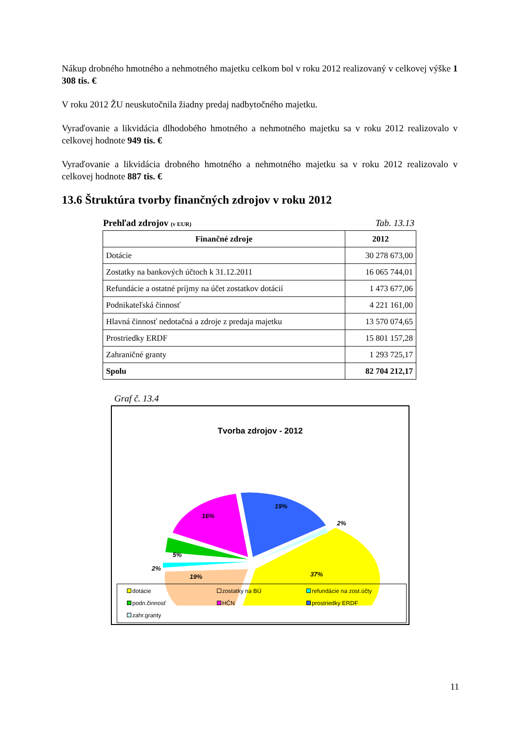Nákup drobného hmotného a nehmotného majetku celkom bol v roku 2012 realizovaný v celkovej výške 1 308 tis. €
V roku 2012 ŽU neuskutočnila žiadny predaj nadbytočného majetku.
Vyraďovanie a likvidácia dlhodobého hmotného a nehmotného majetku sa v roku 2012 realizovalo v celkovej hodnote 949 tis. €
Vyraďovanie a likvidácia drobného hmotného a nehmotného majetku sa v roku 2012 realizovalo v celkovej hodnote 887 tis. €
13.6 Štruktúra tvorby finančných zdrojov v roku 2012
Prehľad zdrojov (v EUR) Tab. 13.13
| Finančné zdroje | 2012 |
| --- | --- |
| Dotácie | 30 278 673,00 |
| Zostatky na bankových účtoch k 31.12.2011 | 16 065 744,01 |
| Refundácie a ostatné príjmy na účet zostatkov dotácií | 1 473 677,06 |
| Podnikateľská činnosť | 4 221 161,00 |
| Hlavná činnosť nedotačná a zdroje z predaja majetku | 13 570 074,65 |
| Prostriedky ERDF | 15 801 157,28 |
| Zahraničné granty | 1 293 725,17 |
| Spolu | 82 704 212,17 |
Graf č. 13.4
Tvorba zdrojov - 2012
37%
19%
16%
19%
5%
2%
2%
dotácie
zostatky na BÚ
refundácie na zost.účty
podn.činnosť
HČN
prostriedky ERDF
zahr.granty
11